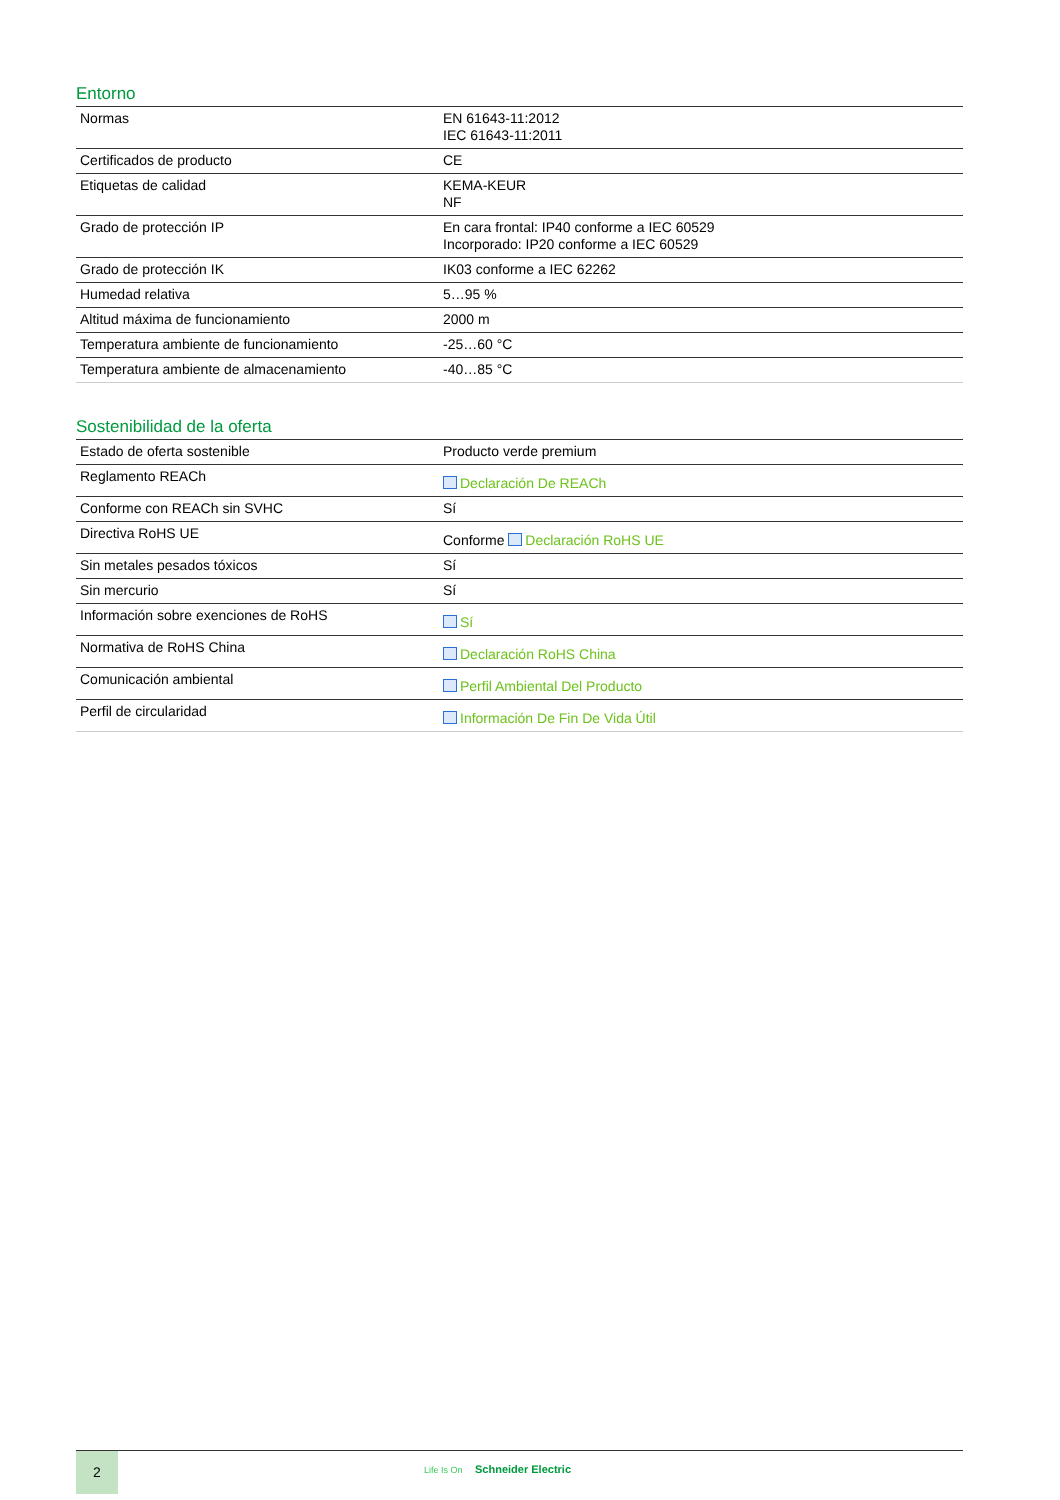Entorno
| Normas | EN 61643-11:2012 IEC 61643-11:2011 |
| Certificados de producto | CE |
| Etiquetas de calidad | KEMA-KEUR NF |
| Grado de protección IP | En cara frontal: IP40 conforme a IEC 60529 Incorporado: IP20 conforme a IEC 60529 |
| Grado de protección IK | IK03 conforme a IEC 62262 |
| Humedad relativa | 5…95 % |
| Altitud máxima de funcionamiento | 2000 m |
| Temperatura ambiente de funcionamiento | -25…60 °C |
| Temperatura ambiente de almacenamiento | -40…85 °C |
Sostenibilidad de la oferta
| Estado de oferta sostenible | Producto verde premium |
| Reglamento REACh | Declaración De REACh |
| Conforme con REACh sin SVHC | Sí |
| Directiva RoHS UE | Conforme Declaración RoHS UE |
| Sin metales pesados tóxicos | Sí |
| Sin mercurio | Sí |
| Información sobre exenciones de RoHS | Sí |
| Normativa de RoHS China | Declaración RoHS China |
| Comunicación ambiental | Perfil Ambiental Del Producto |
| Perfil de circularidad | Información De Fin De Vida Útil |
2
Life Is On Schneider Electric